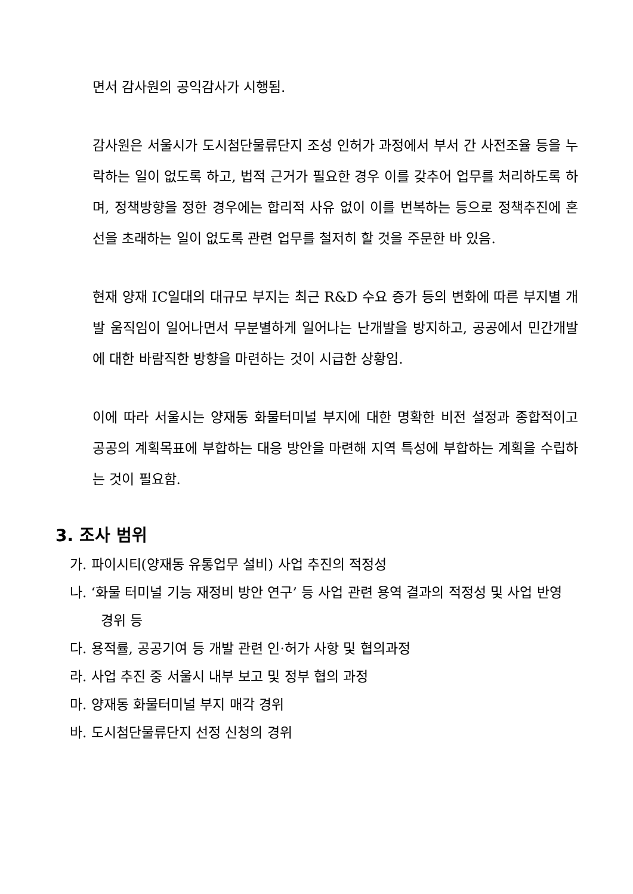면서 감사원의 공익감사가 시행됨.
감사원은 서울시가 도시첨단물류단지 조성 인허가 과정에서 부서 간 사전조율 등을 누락하는 일이 없도록 하고, 법적 근거가 필요한 경우 이를 갖추어 업무를 처리하도록 하며, 정책방향을 정한 경우에는 합리적 사유 없이 이를 번복하는 등으로 정책추진에 혼선을 초래하는 일이 없도록 관련 업무를 철저히 할 것을 주문한 바 있음.
현재 양재 IC일대의 대규모 부지는 최근 R&D 수요 증가 등의 변화에 따른 부지별 개발 움직임이 일어나면서 무분별하게 일어나는 난개발을 방지하고, 공공에서 민간개발에 대한 바람직한 방향을 마련하는 것이 시급한 상황임.
이에 따라 서울시는 양재동 화물터미널 부지에 대한 명확한 비전 설정과 종합적이고 공공의 계획목표에 부합하는 대응 방안을 마련해 지역 특성에 부합하는 계획을 수립하는 것이 필요함.
3. 조사 범위
가. 파이시티(양재동 유통업무 설비) 사업 추진의 적정성
나. ‘화물 터미널 기능 재정비 방안 연구’ 등 사업 관련 용역 결과의 적정성 및 사업 반영 경위 등
다. 용적률, 공공기여 등 개발 관련 인·허가 사항 및 협의과정
라. 사업 추진 중 서울시 내부 보고 및 정부 협의 과정
마. 양재동 화물터미널 부지 매각 경위
바. 도시첨단물류단지 선정 신청의 경위